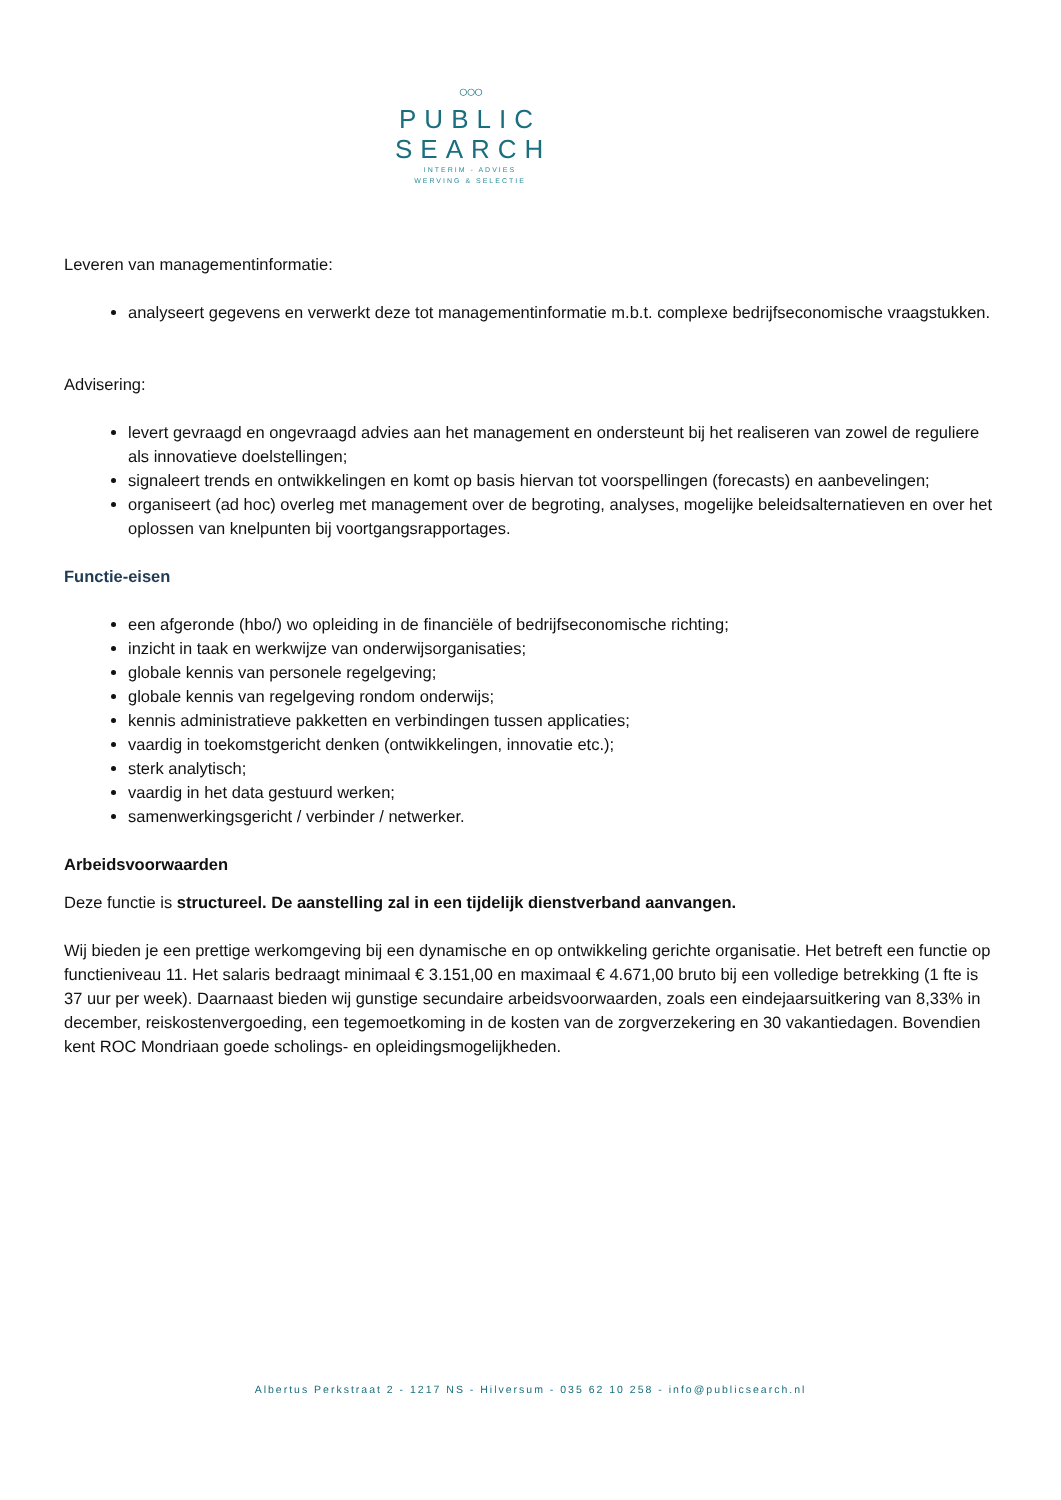○○○
PUBLIC
SEARCH
INTERIM - ADVIES
WERVING & SELECTIE
Leveren van managementinformatie:
analyseert gegevens en verwerkt deze tot managementinformatie m.b.t. complexe bedrijfseconomische vraagstukken.
Advisering:
levert gevraagd en ongevraagd advies aan het management en ondersteunt bij het realiseren van zowel de reguliere als innovatieve doelstellingen;
signaleert trends en ontwikkelingen en komt op basis hiervan tot voorspellingen (forecasts) en aanbevelingen;
organiseert (ad hoc) overleg met management over de begroting, analyses, mogelijke beleidsalternatieven en over het oplossen van knelpunten bij voortgangsrapportages.
Functie-eisen
een afgeronde (hbo/) wo opleiding in de financiële of bedrijfseconomische richting;
inzicht in taak en werkwijze van onderwijsorganisaties;
globale kennis van personele regelgeving;
globale kennis van regelgeving rondom onderwijs;
kennis administratieve pakketten en verbindingen tussen applicaties;
vaardig in toekomstgericht denken (ontwikkelingen, innovatie etc.);
sterk analytisch;
vaardig in het data gestuurd werken;
samenwerkingsgericht / verbinder / netwerker.
Arbeidsvoorwaarden
Deze functie is structureel. De aanstelling zal in een tijdelijk dienstverband aanvangen.
Wij bieden je een prettige werkomgeving bij een dynamische en op ontwikkeling gerichte organisatie. Het betreft een functie op functieniveau 11. Het salaris bedraagt minimaal € 3.151,00 en maximaal € 4.671,00 bruto bij een volledige betrekking (1 fte is 37 uur per week). Daarnaast bieden wij gunstige secundaire arbeidsvoorwaarden, zoals een eindejaarsuitkering van 8,33% in december, reiskostenvergoeding, een tegemoetkoming in de kosten van de zorgverzekering en 30 vakantiedagen. Bovendien kent ROC Mondriaan goede scholings- en opleidingsmogelijkheden.
Albertus Perkstraat 2 - 1217 NS - Hilversum - 035 62 10 258 - info@publicsearch.nl